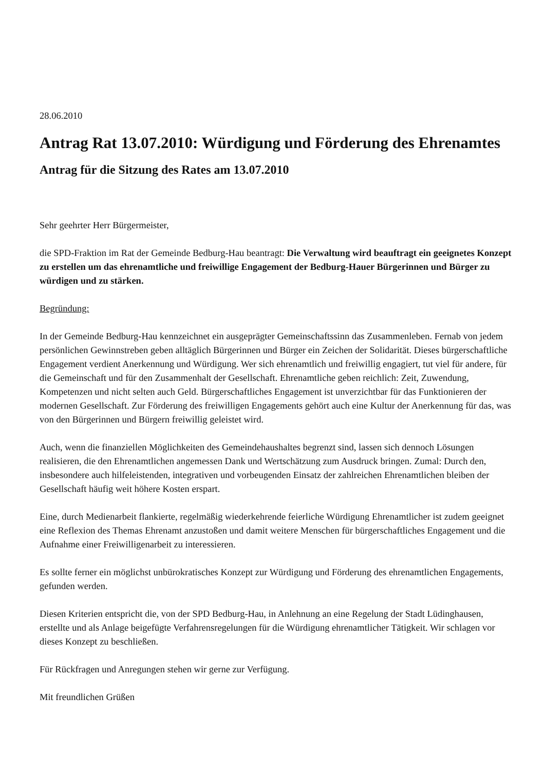28.06.2010
Antrag Rat 13.07.2010: Würdigung und Förderung des Ehrenamtes
Antrag für die Sitzung des Rates am 13.07.2010
Sehr geehrter Herr Bürgermeister,
die SPD-Fraktion im Rat der Gemeinde Bedburg-Hau beantragt: Die Verwaltung wird beauftragt ein geeignetes Konzept zu erstellen um das ehrenamtliche und freiwillige Engagement der Bedburg-Hauer Bürgerinnen und Bürger zu würdigen und zu stärken.
Begründung:
In der Gemeinde Bedburg-Hau kennzeichnet ein ausgeprägter Gemeinschaftssinn das Zusammenleben. Fernab von jedem persönlichen Gewinnstreben geben alltäglich Bürgerinnen und Bürger ein Zeichen der Solidarität. Dieses bürgerschaftliche Engagement verdient Anerkennung und Würdigung. Wer sich ehrenamtlich und freiwillig engagiert, tut viel für andere, für die Gemeinschaft und für den Zusammenhalt der Gesellschaft. Ehrenamtliche geben reichlich: Zeit, Zuwendung, Kompetenzen und nicht selten auch Geld. Bürgerschaftliches Engagement ist unverzichtbar für das Funktionieren der modernen Gesellschaft. Zur Förderung des freiwilligen Engagements gehört auch eine Kultur der Anerkennung für das, was von den Bürgerinnen und Bürgern freiwillig geleistet wird.
Auch, wenn die finanziellen Möglichkeiten des Gemeindehaushaltes begrenzt sind, lassen sich dennoch Lösungen realisieren, die den Ehrenamtlichen angemessen Dank und Wertschätzung zum Ausdruck bringen. Zumal: Durch den, insbesondere auch hilfeleistenden, integrativen und vorbeugenden Einsatz der zahlreichen Ehrenamtlichen bleiben der Gesellschaft häufig weit höhere Kosten erspart.
Eine, durch Medienarbeit flankierte, regelmäßig wiederkehrende feierliche Würdigung Ehrenamtlicher ist zudem geeignet eine Reflexion des Themas Ehrenamt anzustoßen und damit weitere Menschen für bürgerschaftliches Engagement und die Aufnahme einer Freiwilligenarbeit zu interessieren.
Es sollte ferner ein möglichst unbürokratisches Konzept zur Würdigung und Förderung des ehrenamtlichen Engagements, gefunden werden.
Diesen Kriterien entspricht die, von der SPD Bedburg-Hau, in Anlehnung an eine Regelung der Stadt Lüdinghausen, erstellte und als Anlage beigefügte Verfahrensregelungen für die Würdigung ehrenamtlicher Tätigkeit. Wir schlagen vor dieses Konzept zu beschließen.
Für Rückfragen und Anregungen stehen wir gerne zur Verfügung.
Mit freundlichen Grüßen